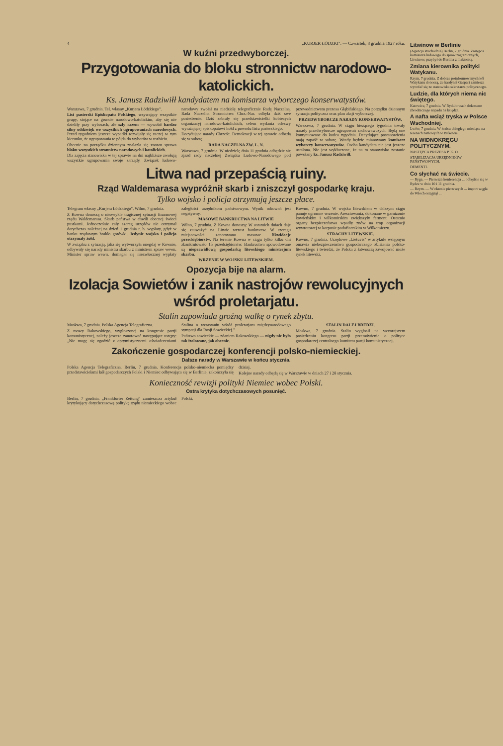4 „KURJER ŁÓDZKI". — Czwartek, 8 grudnia 1927 roku.
W kuźni przedwyborczej.
Przygotowania do bloku stronnictw narodowo-katolickich.
Ks. Janusz Radziwiłł kandydatem na komisarza wyborczego konserwatystów.
Warszawa, 7 grudnia. Tel. własny „Kurjera Łódzkiego".
List pasterski Episkopatu Polskiego, wzywający wszystkie grupy, stojące na gruncie narodowo-katolickim, aby się nie dzieliły przy wyborach, ale szły razem — wywołał bardzo silny oddźwięk we wszystkich ugrupowaniach narodowych. Przed tygodniem jeszcze wypadki rozwijały się raczej w tym kierunku, że ugrupowania te pójdą do wyborów w rozbiciu.
Obecnie na porządku dziennym znalazła się znowu sprawa bloku wszystkich stronnictw narodowych i katolickich.
Dla zajęcia stanowiska w tej sprawie na dni najbliższe zwołują wszystkie ugrupowania swoje zarządy. Związek ludowo-narodowy zwołał na niedzielę telegraficznie Radę Naczelną. Rada Naczelna Stronnictwa Chrz.-Nar. odbyła dziś swe posiedzenie. Dziś zebrały się przedstawicielki kobiecych organizacyj narodowo-katolickich, celem wydania odezwy wyrażającej episkopatowi hołd z powodu listu pasterskiego.
Decydujące narady Chrześc. Demokracji w tej sprawie odbędą się w sobotę.
RADA NACZELNA ZW. L. N.
Warszawa, 7 grudnia. W niedzielę dnia 11 grudnia odbędzie się zjazd rady naczelnej Związku Ludowo-Narodowego pod przewodnictwem prezesa Głąbińskiego. Na porządku dziennym sytuacja polityczna oraz plan akcji wyborczej.
PRZEDWYBORCZE NARADY KONSERWATYSTÓW.
Warszawa, 7 grudnia. W ciągu bieżącego tygodnia trwały narady przedwyborcze ugrupowań zachowawczych. Będą one kontynuowane do końca tygodnia. Decydujące postanowienia mają zapaść w sobotę. Wtedy będzie mianowany komisarz wyborczy konserwatystów. Osoba kandydata nie jest jeszcze ustalona. Nie jest wykluczone, że na to stanowisko zostanie powołany ks. Janusz Radziwiłł.
Litwa nad przepaścią ruiny.
Rząd Waldemarasa wypróżnił skarb i zniszczył gospodarkę kraju.
Tylko wojsko i policja otrzymują jeszcze płace.
Telegram własny „Kurjera Łódzkiego". Wilno, 7 grudnia.
Z Kowna donoszą o niezwykle tragicznej sytuacji finansowej rządu Waldemarasa. Skarb państwa w chwili obecnej świeci pustkami. Jednocześnie cały szereg urzędów nie otrzymał dotychczas należnej na dzień 1 grudnia r. b. wypłaty, gdyż w banku rządowym brakło gotówki. Jedynie wojsko i policja otrzymały żołd.
W związku z sytuacją, jaka się wytworzyła onegdaj w Kownie, odbywały się narady ministra skarbu z ministrem spraw wewn. Minister spraw wewn. domagał się niezwłocznej wypłaty zaległości urzędnikom państwowym. Wynik rokowań jest negatywny.
MASOWE BANKRUCTWA NA LITWIE
Wilno, 7 grudnia. Z Kowna donoszą: W ostatnich dniach daje się zauważyć na Litwie wzrost bankructw. W szeregu miejscowości zanotowano masowe likwidacje przedsiębiorstw. Na terenie Kowna w ciągu tylko kilku dni zbankrutowało 15 przedsiębiorstw. Bankructwa spowodowane są nieprawidłową gospodarką litewskiego ministerjum skarbu.
WRZENIE W WOJSKU LITEWSKIEM.
Kowno, 7 grudnia. W wojsku litewskiem w dalszym ciągu panuje ogromne wrzenie. Aresztowania, dokonane w garnizonie kowieńskim i wiłkomirskim zwiększyły ferment. Ostatnio organy bezpieczeństwa wpadły znów na trop organizacji wywrotowej w korpusie podoficerskim w Wiłkomierzu.
STRACHY LITEWSKIE.
Kowno, 7 grudnia. Urzędowe „Lietuvis" w artykule wstępnym omawia niebezpieczeństwa gospodarczego zbliżenia polsko-litewskiego i twierdzi, że Polska z łatwością zawojować może rynek litewski.
Opozycja bije na alarm.
Izolacja Sowietów i zanik nastrojów rewolucyjnych wśród proletarjatu.
Stalin zapowiada groźną walkę o rynek zbytu.
Moskwa, 7 grudnia. Polska Agencja Telegraficzna.
Z mowy Rakowskiego, wygłoszonej na kongresie partji komunistycznej, należy jeszcze zanotować następujące ustępy: „Nie mogę się zgodzić z optymistycznemi oświadczeniami Stalina o wzrastaniu wśród proletarjatu międzynarodowego sympatji dla Rosji Sowieckiej."
Państwo sowieckie — zdaniem Rakowskiego — nigdy nie było tak izolowane, jak obecnie.
STALIN DALEJ BREDZI.
Moskwa, 7 grudnia. Stalin wygłosił na wczorajszem posiedzeniu kongresu partji przemówienie o polityce gospodarczej centralnego komitetu partji komunistycznej.
Zakończenie gospodarczej konferencji polsko-niemieckiej.
Dalsze narady w Warszawie w końcu stycznia.
Polska Agencja Telegraficzna. Berlin, 7 grudnia. Konferencja polsko-niemiecka pomiędzy przedstawicielami kół gospodarczych Polski i Niemiec odbywająca się w Berlinie, zakończyła się dzisiaj.
Kolejne narady odbędą się w Warszawie w dniach 27 i 28 stycznia.
Konieczność rewizji polityki Niemiec wobec Polski.
Ostra krytyka dotychczasowych posunięć.
Berlin, 7 grudnia. „Frankfurter Zeitung" zamieszcza artykuł krytykujący dotychczasową politykę rządu niemieckiego wobec Polski.
Litwinow w Berlinie
(Agencja Wschodnia) Berlin, 7 grudnia. Zastępca komisarza ludowego do spraw zagranicznych, Litwinow, przybył do Berlina z małżonką.
Zmiana kierownika polityki Watykanu.
Rzym, 7 grudnia. Z dobrze poinformowanych kół Watykanu donoszą, że kardynał Gaspari zamierza wycofać się ze stanowiska sekretarza politycznego.
Ludzie, dla których niema nic świętego.
Katowice, 7 grudnia. W Rydułtowach dokonano zbrodniczego napadu na księdza.
A nafta wciąż tryska w Polsce Wschodniej.
Lwów, 7 grudnia. W końcu ubiegłego miesiąca na terenach naftowych w Bitkowie...
NA WIDNOKRĘGU POLITYCZNYM.
NASTĘPCA PREZESA P. K. O.
STABILIZACJA URZĘDNIKÓW PAŃSTWOWYCH.
DEMENTI.
Co słychać na świecie.
— Ryga. — Pierwsza konferencja ... odbędzie się w Rydze w dniu 10 i 11 grudnia.
— Rzym. — W okresie pierwszych ... import węgla do Włoch osiągnął ...